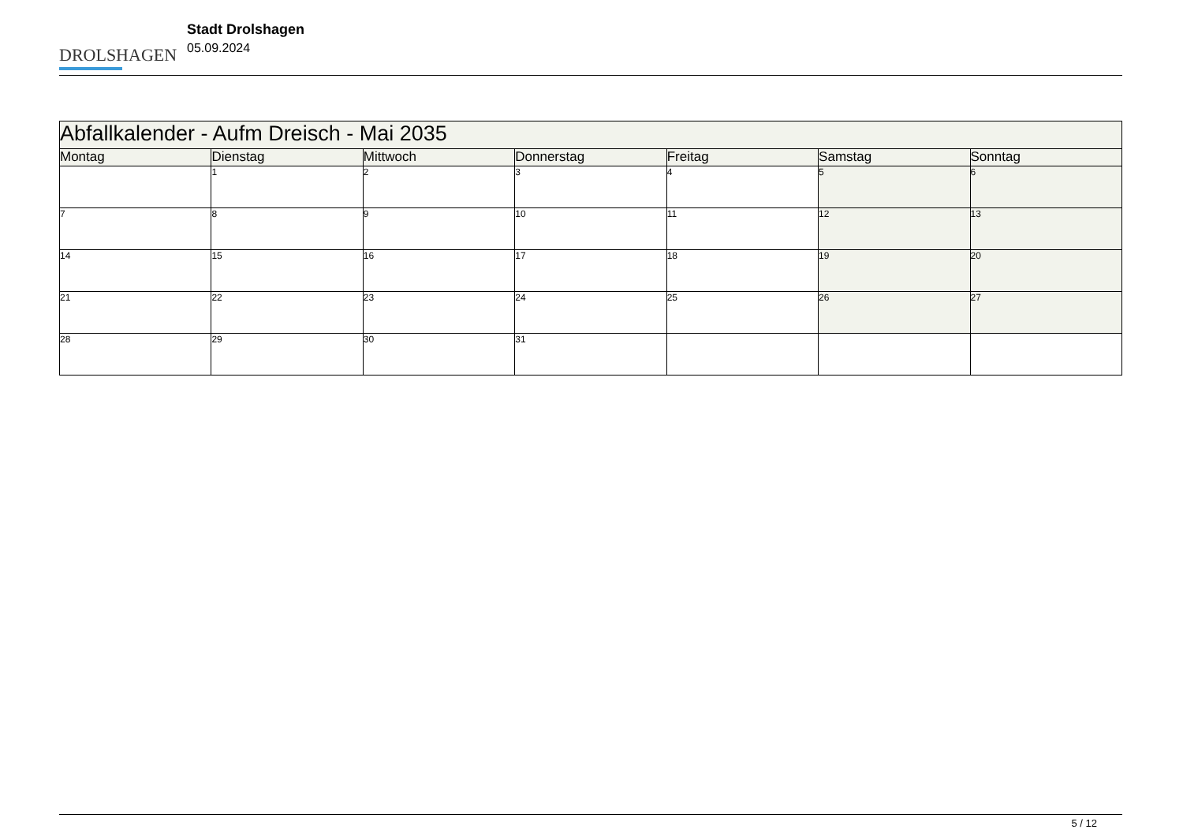DROLSHAGEN
Stadt Drolshagen
05.09.2024
| Abfallkalender - Aufm Dreisch - Mai 2035 | | | | | | |
| --- | --- | --- | --- | --- | --- | --- |
| Montag | Dienstag | Mittwoch | Donnerstag | Freitag | Samstag | Sonntag |
| | 1 | 2 | 3 | 4 | 5 | 6 |
| 7 | 8 | 9 | 10 | 11 | 12 | 13 |
| 14 | 15 | 16 | 17 | 18 | 19 | 20 |
| 21 | 22 | 23 | 24 | 25 | 26 | 27 |
| 28 | 29 | 30 | 31 | | | |
5 / 12